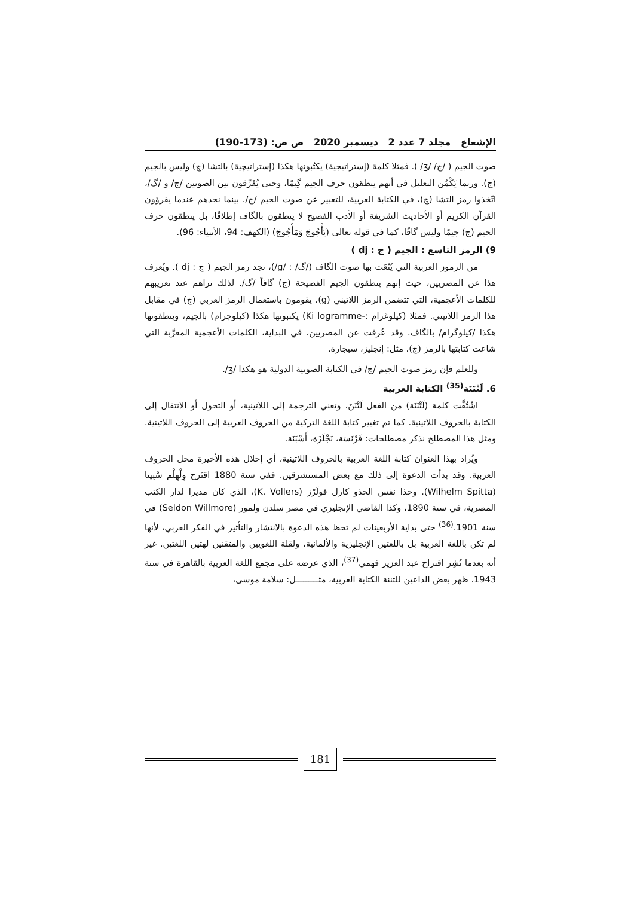الإشعاع مجلد 7 عدد 2 ديسمبر 2020 ص ص: (173-190)
صوت الجيم ( /ج/ /ʒ/ ). فمثلا كلمة (إستراتيجية) يكتُبونها هكذا (إستراتيچية) بالتشا (چ) وليس بالجيم (ج). وربما يَكْمُن التعليل في أنهم ينطقون حرف الجيم گِيمًا، وحتى يُفَرِّقون بين الصوتين /ج/ و /گ/، اتّخذوا رمز التشا (چ)، في الكتابة العربية، للتعبير عن صوت الجيم /ج/. بينما نجدهم عندما يقرؤون القرآن الكريم أو الأحاديث الشريفة أو الأدب الفصيح لا ينطقون بالگاف إطلاقًا، بل ينطقون حرف الجيم (ج) جيمًا وليس گافًا، كما في قوله تعالى (يَأْجُوجَ وَمَأْجُوجَ) (الكهف: 94، الأنبياء: 96).
9) الرمز التاسع : الجيم ( ج : dj )
من الرموز العربية التي يُنْعَت بها صوت الگاف (/گ/ : /g/)، نجد رمز الجيم ( ج : dj ). ويُعرف هذا عن المصريين، حيث إنهم ينطقون الجيم الفصيحة (ج) گافاً /گ/. لذلك نراهم عند تعريبهم للكلمات الأعجمية، التي تتضمن الرمز اللاتيني (g)، يقومون باستعمال الرمز العربي (ج) في مقابل هذا الرمز اللاتيني. فمثلا (كيلوغرام :-Ki logramme) يكتبونها هكذا (كيلوجرام) بالجيم، وينطقونها هكذا /كيلوگرام/ بالگاف. وقد عُرفت عن المصريين، في البداية، الكلمات الأعجمية المعرَّبة التي شاعت كتابتها بالرمز (ج)، مثل: إنجليز، سيجارة.
وللعلم فإن رمز صوت الجيم /ج/ في الكتابة الصوتية الدولية هو هكذا /ʒ/.
6. لَتْنَنَة<sup>(35)</sup> الكتابة العربية
اشْتُقَّت كلمة (لَتْنَنَة) من الفعل لَتْنَنَ، وتعني الترجمة إلى اللاتينية، أو التحول أو الانتقال إلى الكتابة بالحروف اللاتينية. كما تم تغيير كتابة اللغة التركية من الحروف العربية إلى الحروف اللاتينية. ومثل هذا المصطلح نذكر مصطلحات: فَرْنَسَة، نَجْلَزَة، أَسْبَنَة.
ويُراد بهذا العنوان كتابة اللغة العربية بالحروف اللاتينية، أي إحلال هذه الأخيرة محل الحروف العربية. وقد بدأت الدعوة إلى ذلك مع بعض المستشرقين. ففي سنة 1880 اقتَرح وِلْهِلْم سْبِيتا (Wilhelm Spitta). وحذا نفس الحذو كارل فولَرْز (K. Vollers)، الذي كان مديرا لدار الكتب المصرية، في سنة 1890، وكذا القاضي الإنجليزي في مصر سلدن ولمور (Seldon Willmore) في سنة 1901.<sup>(36)</sup> حتى بداية الأربعينات لم تحظ هذه الدعوة بالانتشار والتأثير في الفكر العربي، لأنها لم تكن باللغة العربية بل باللغتين الإنجليزية والألمانية، ولقلة اللغويين والمتقنين لهتين اللغتين. غير أنه بعدما نُشِر اقتراح عبد العزيز فهمي<sup>(37)</sup>، الذي عرضه على مجمع اللغة العربية بالقاهرة في سنة 1943، ظهر بعض الداعين للتننة الكتابة العربية، مثـــــــــل: سلامة موسى،
181